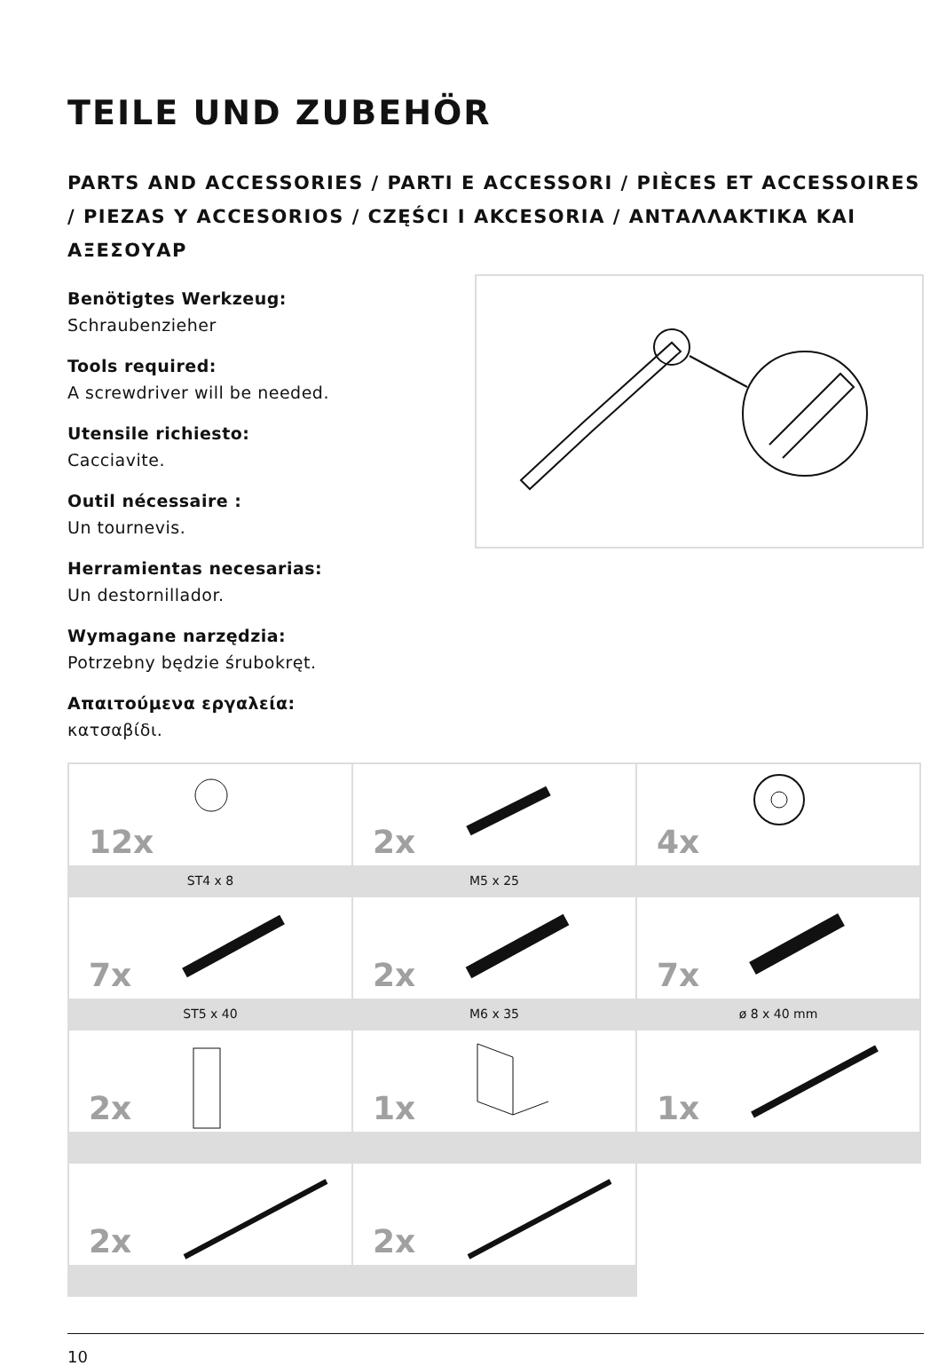TEILE UND ZUBEHÖR
PARTS AND ACCESSORIES / PARTI E ACCESSORI / PIÈCES ET ACCESSOIRES / PIEZAS Y ACCESORIOS / CZĘŚCI I AKCESORIA / ΑΝΤΑΛΛΑΚΤΙΚΑ ΚΑΙ ΑΞΕΣΟΥΑΡ
Benötigtes Werkzeug:
Schraubenzieher
Tools required:
A screwdriver will be needed.
Utensile richiesto:
Cacciavite.
Outil nécessaire :
Un tournevis.
Herramientas necesarias:
Un destornillador.
Wymagane narzędzia:
Potrzebny będzie śrubokręt.
Απαιτούμενα εργαλεία:
κατσαβίδι.
| 12x ST4 x 8 | 2x M5 x 25 | 4x |
| 7x ST5 x 40 | 2x M6 x 35 | 7x ø 8 x 40 mm |
| 2x | 1x | 1x |
| 2x | 2x | |
10